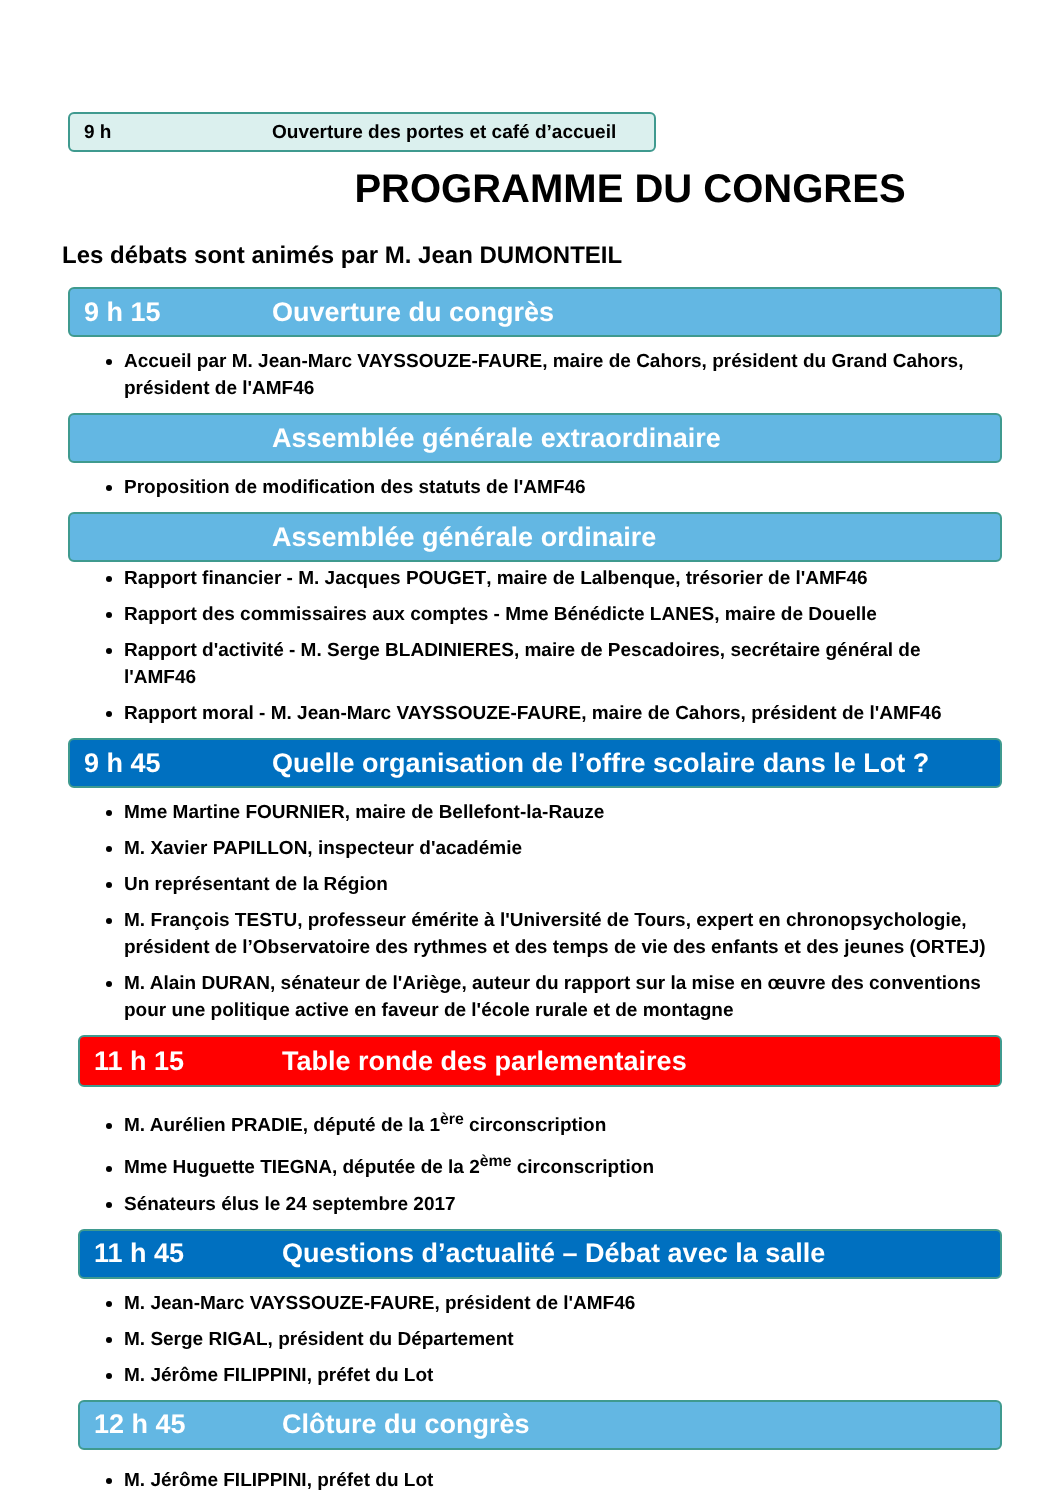9 h Ouverture des portes et café d’accueil
PROGRAMME DU CONGRES
Les débats sont animés par M. Jean DUMONTEIL
9 h 15 Ouverture du congrès
Accueil par M. Jean-Marc VAYSSOUZE-FAURE, maire de Cahors, président du Grand Cahors, président de l'AMF46
Assemblée générale extraordinaire
Proposition de modification des statuts de l'AMF46
Assemblée générale ordinaire
Rapport financier - M. Jacques POUGET, maire de Lalbenque, trésorier de l'AMF46
Rapport des commissaires aux comptes - Mme Bénédicte LANES, maire de Douelle
Rapport d'activité - M. Serge BLADINIERES, maire de Pescadoires, secrétaire général de l'AMF46
Rapport moral - M. Jean-Marc VAYSSOUZE-FAURE, maire de Cahors, président de l'AMF46
9 h 45 Quelle organisation de l’offre scolaire dans le Lot ?
Mme Martine FOURNIER, maire de Bellefont-la-Rauze
M. Xavier PAPILLON, inspecteur d'académie
Un représentant de la Région
M. François TESTU, professeur émérite à l'Université de Tours, expert en chronopsychologie, président de l’Observatoire des rythmes et des temps de vie des enfants et des jeunes (ORTEJ)
M. Alain DURAN, sénateur de l'Ariège, auteur du rapport sur la mise en œuvre des conventions pour une politique active en faveur de l'école rurale et de montagne
11 h 15 Table ronde des parlementaires
M. Aurélien PRADIE, député de la 1<sup>ère</sup> circonscription
Mme Huguette TIEGNA, députée de la 2<sup>ème</sup> circonscription
Sénateurs élus le 24 septembre 2017
11 h 45 Questions d’actualité – Débat avec la salle
M. Jean-Marc VAYSSOUZE-FAURE, président de l'AMF46
M. Serge RIGAL, président du Département
M. Jérôme FILIPPINI, préfet du Lot
12 h 45 Clôture du congrès
M. Jérôme FILIPPINI, préfet du Lot